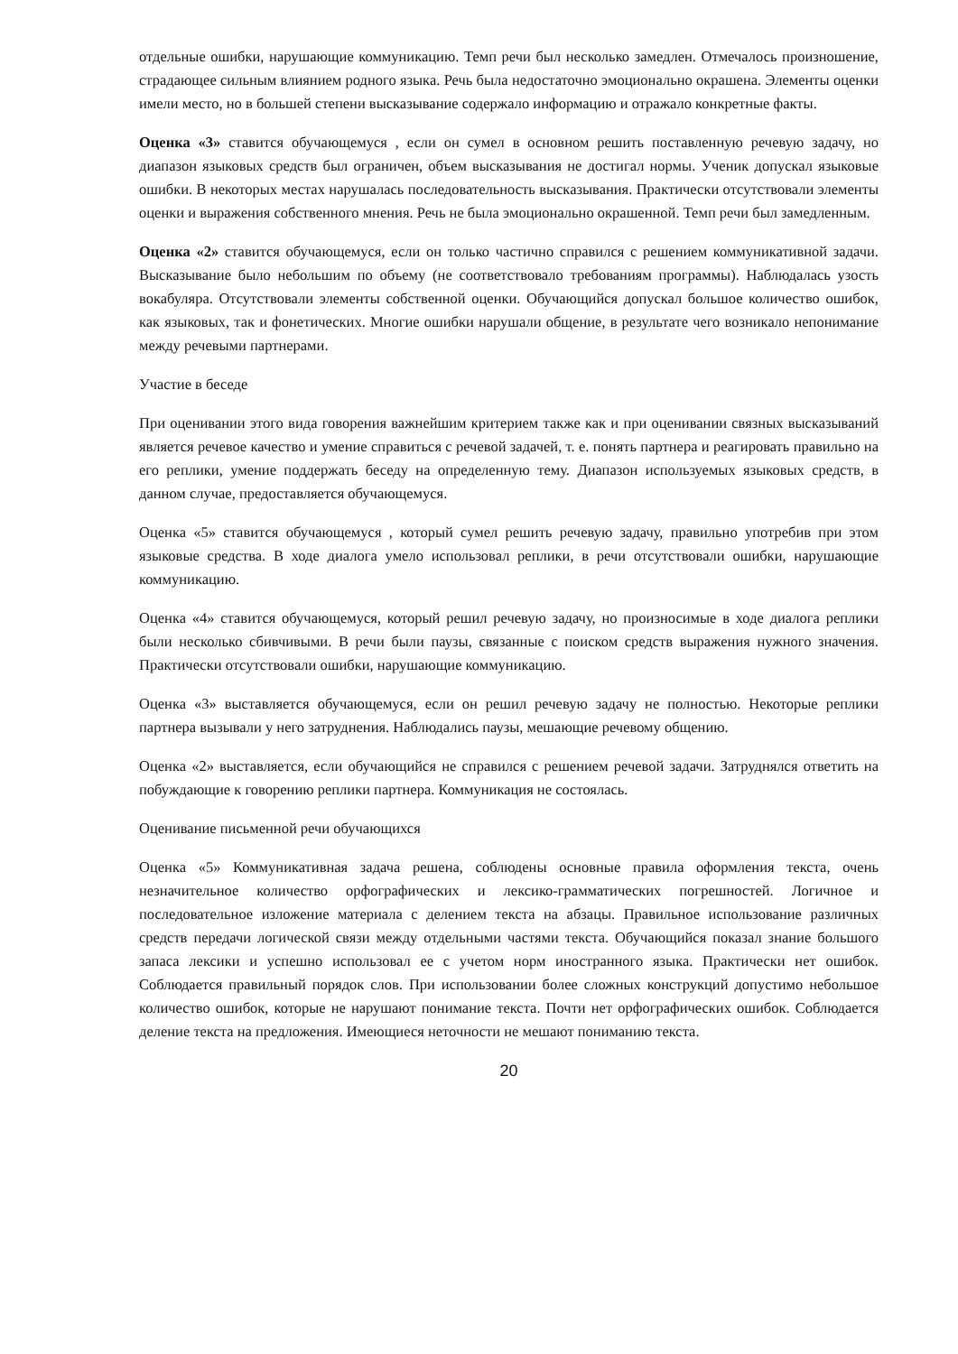отдельные ошибки, нарушающие коммуникацию. Темп речи был несколько замедлен. Отмечалось произношение, страдающее сильным влиянием родного языка. Речь была недостаточно эмоционально окрашена. Элементы оценки имели место, но в большей степени высказывание содержало информацию и отражало конкретные факты.
Оценка «3» ставится обучающемуся , если он сумел в основном решить поставленную речевую задачу, но диапазон языковых средств был ограничен, объем высказывания не достигал нормы. Ученик допускал языковые ошибки. В некоторых местах нарушалась последовательность высказывания. Практически отсутствовали элементы оценки и выражения собственного мнения. Речь не была эмоционально окрашенной. Темп речи был замедленным.
Оценка «2» ставится обучающемуся, если он только частично справился с решением коммуникативной задачи. Высказывание было небольшим по объему (не соответствовало требованиям программы). Наблюдалась узость вокабуляра. Отсутствовали элементы собственной оценки. Обучающийся допускал большое количество ошибок, как языковых, так и фонетических. Многие ошибки нарушали общение, в результате чего возникало непонимание между речевыми партнерами.
Участие в беседе
При оценивании этого вида говорения важнейшим критерием также как и при оценивании связных высказываний является речевое качество и умение справиться с речевой задачей, т. е. понять партнера и реагировать правильно на его реплики, умение поддержать беседу на определенную тему. Диапазон используемых языковых средств, в данном случае, предоставляется обучающемуся.
Оценка «5» ставится обучающемуся , который сумел решить речевую задачу, правильно употребив при этом языковые средства. В ходе диалога умело использовал реплики, в речи отсутствовали ошибки, нарушающие коммуникацию.
Оценка «4» ставится обучающемуся, который решил речевую задачу, но произносимые в ходе диалога реплики были несколько сбивчивыми. В речи были паузы, связанные с поиском средств выражения нужного значения. Практически отсутствовали ошибки, нарушающие коммуникацию.
Оценка «3» выставляется обучающемуся, если он решил речевую задачу не полностью. Некоторые реплики партнера вызывали у него затруднения. Наблюдались паузы, мешающие речевому общению.
Оценка «2» выставляется, если обучающийся не справился с решением речевой задачи. Затруднялся ответить на побуждающие к говорению реплики партнера. Коммуникация не состоялась.
Оценивание письменной речи обучающихся
Оценка «5» Коммуникативная задача решена, соблюдены основные правила оформления текста, очень незначительное количество орфографических и лексико-грамматических погрешностей. Логичное и последовательное изложение материала с делением текста на абзацы. Правильное использование различных средств передачи логической связи между отдельными частями текста. Обучающийся показал знание большого запаса лексики и успешно использовал ее с учетом норм иностранного языка. Практически нет ошибок. Соблюдается правильный порядок слов. При использовании более сложных конструкций допустимо небольшое количество ошибок, которые не нарушают понимание текста. Почти нет орфографических ошибок. Соблюдается деление текста на предложения. Имеющиеся неточности не мешают пониманию текста.
20